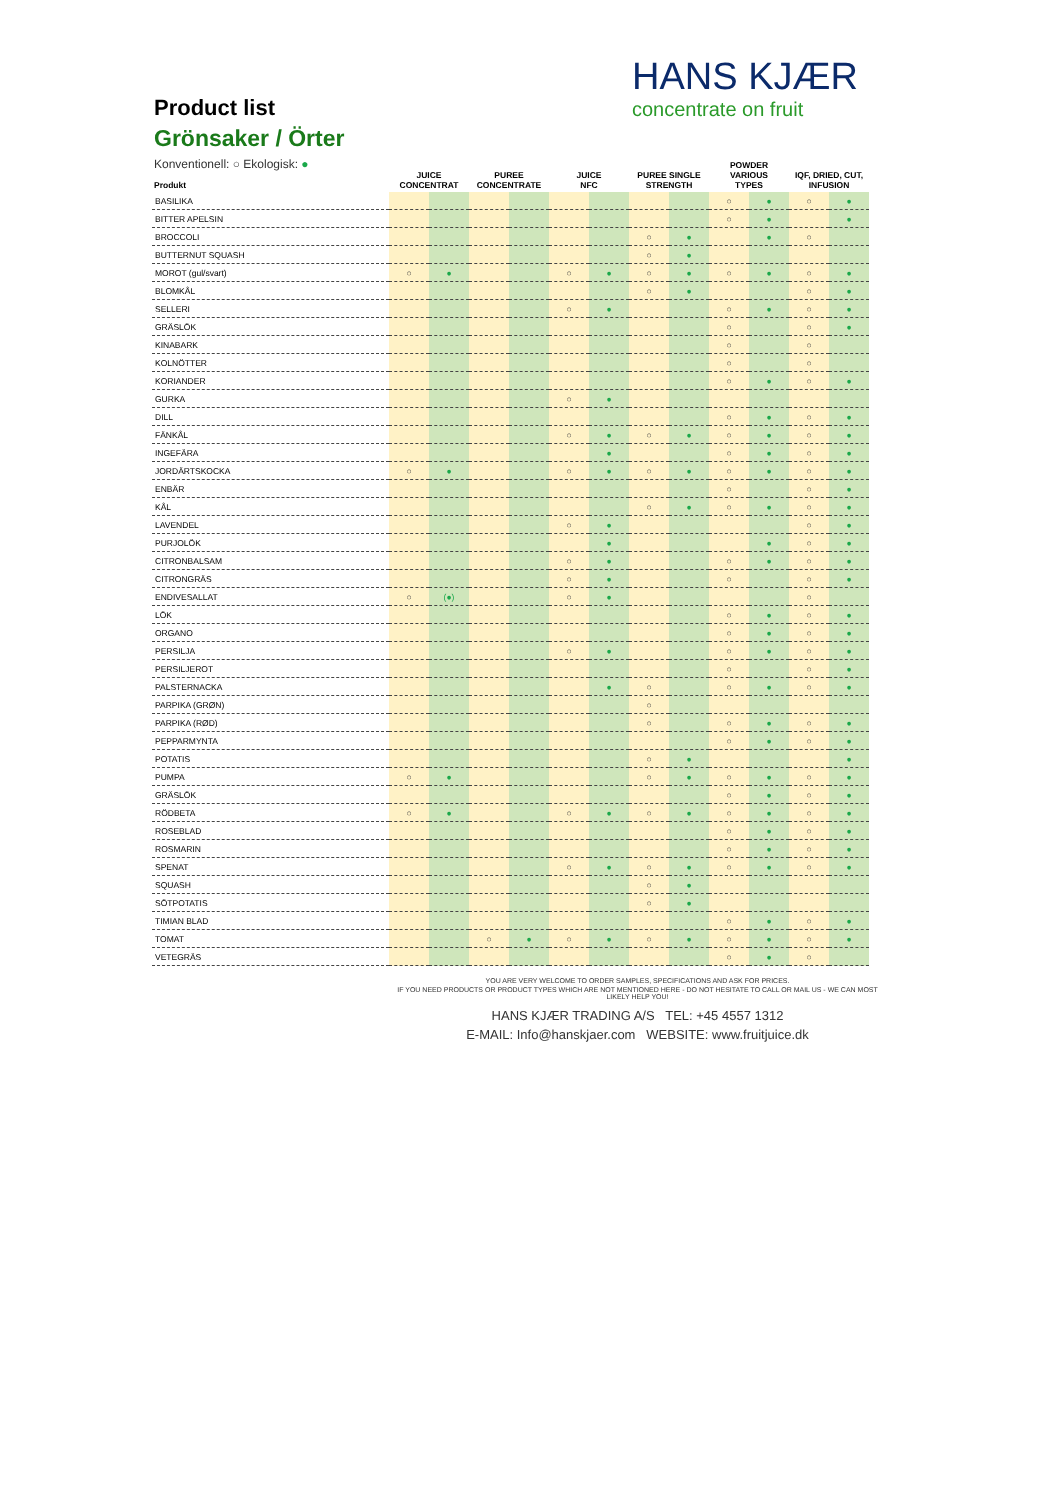HANS KJÆR
concentrate on fruit
Product list
Grönsaker / Örter
Konventionell: ○ Ekologisk: ●
| Produkt | JUICE CONCENTRAT | | PUREE CONCENTRATE | | JUICE NFC | | PUREE SINGLE STRENGTH | | POWDER VARIOUS TYPES | | IQF, DRIED, CUT, INFUSION | |
| --- | --- | --- | --- | --- | --- | --- | --- | --- | --- | --- | --- | --- |
| BASILIKA | | | | | | | | | ○ | ● | ○ | ● |
| BITTER APELSIN | | | | | | | | | ○ | ● | | ● |
| BROCCOLI | | | | | | | ○ | ● | | ● | ○ | |
| BUTTERNUT SQUASH | | | | | | | ○ | ● | | | | |
| MOROT (gul/svart) | ○ | ● | | | ○ | ● | ○ | ● | ○ | ● | ○ | ● |
| BLOMKÅL | | | | | | | ○ | ● | | | ○ | ● |
| SELLERI | | | | | ○ | ● | | | ○ | ● | ○ | ● |
| GRÄSLÖK | | | | | | | | | ○ | | ○ | ● |
| KINABARK | | | | | | | | | ○ | | ○ | |
| KOLNÖTTER | | | | | | | | | ○ | | ○ | |
| KORIANDER | | | | | | | | | ○ | ● | ○ | ● |
| GURKA | | | | | ○ | ● | | | | | | |
| DILL | | | | | | | | | ○ | ● | ○ | ● |
| FÄNKÅL | | | | | ○ | ● | ○ | ● | ○ | ● | ○ | ● |
| INGEFÄRA | | | | | | ● | | | ○ | ● | ○ | ● |
| JORDÄRTSKOCKA | ○ | ● | | | ○ | ● | ○ | ● | ○ | ● | ○ | ● |
| ENBÄR | | | | | | | | | ○ | | ○ | ● |
| KÅL | | | | | | | ○ | ● | ○ | ● | ○ | ● |
| LAVENDEL | | | | | ○ | ● | | | | | ○ | ● |
| PURJOLÖK | | | | | | ● | | | | ● | ○ | ● |
| CITRONBALSAM | | | | | ○ | ● | | | ○ | ● | ○ | ● |
| CITRONGRÄS | | | | | ○ | ● | | | ○ | | ○ | ● |
| ENDIVESALLAT | ○ | (●) | | | ○ | ● | | | | | ○ | |
| LÖK | | | | | | | | | ○ | ● | ○ | ● |
| ORGANO | | | | | | | | | ○ | ● | ○ | ● |
| PERSILJA | | | | | ○ | ● | | | ○ | ● | ○ | ● |
| PERSILJEROT | | | | | | | | | ○ | | ○ | ● |
| PALSTERNACKA | | | | | | ● | ○ | | ○ | ● | ○ | ● |
| PARPIKA (GRØN) | | | | | | | ○ | | | | | |
| PARPIKA (RØD) | | | | | | | ○ | | ○ | ● | ○ | ● |
| PEPPARMYNTA | | | | | | | | | ○ | ● | ○ | ● |
| POTATIS | | | | | | | ○ | ● | | | | ● |
| PUMPA | ○ | ● | | | | | ○ | ● | ○ | ● | ○ | ● |
| GRÄSLÖK | | | | | | | | | ○ | ● | ○ | ● |
| RÖDBETA | ○ | ● | | | ○ | ● | ○ | ● | ○ | ● | ○ | ● |
| ROSEBLAD | | | | | | | | | ○ | ● | ○ | ● |
| ROSMARIN | | | | | | | | | ○ | ● | ○ | ● |
| SPENAT | | | | | ○ | ● | ○ | ● | ○ | ● | ○ | ● |
| SQUASH | | | | | | | ○ | ● | | | | |
| SÖTPOTATIS | | | | | | | ○ | ● | | | | |
| TIMIAN BLAD | | | | | | | | | ○ | ● | ○ | ● |
| TOMAT | | | ○ | ● | ○ | ● | ○ | ● | ○ | ● | ○ | ● |
| VETEGRÄS | | | | | | | | | ○ | ● | ○ | |
YOU ARE VERY WELCOME TO ORDER SAMPLES, SPECIFICATIONS AND ASK FOR PRICES.
IF YOU NEED PRODUCTS OR PRODUCT TYPES WHICH ARE NOT MENTIONED HERE - DO NOT HESITATE TO CALL OR MAIL US - WE CAN MOST LIKELY HELP YOU!
HANS KJÆR TRADING A/S TEL: +45 4557 1312
E-MAIL: Info@hanskjaer.com WEBSITE: www.fruitjuice.dk